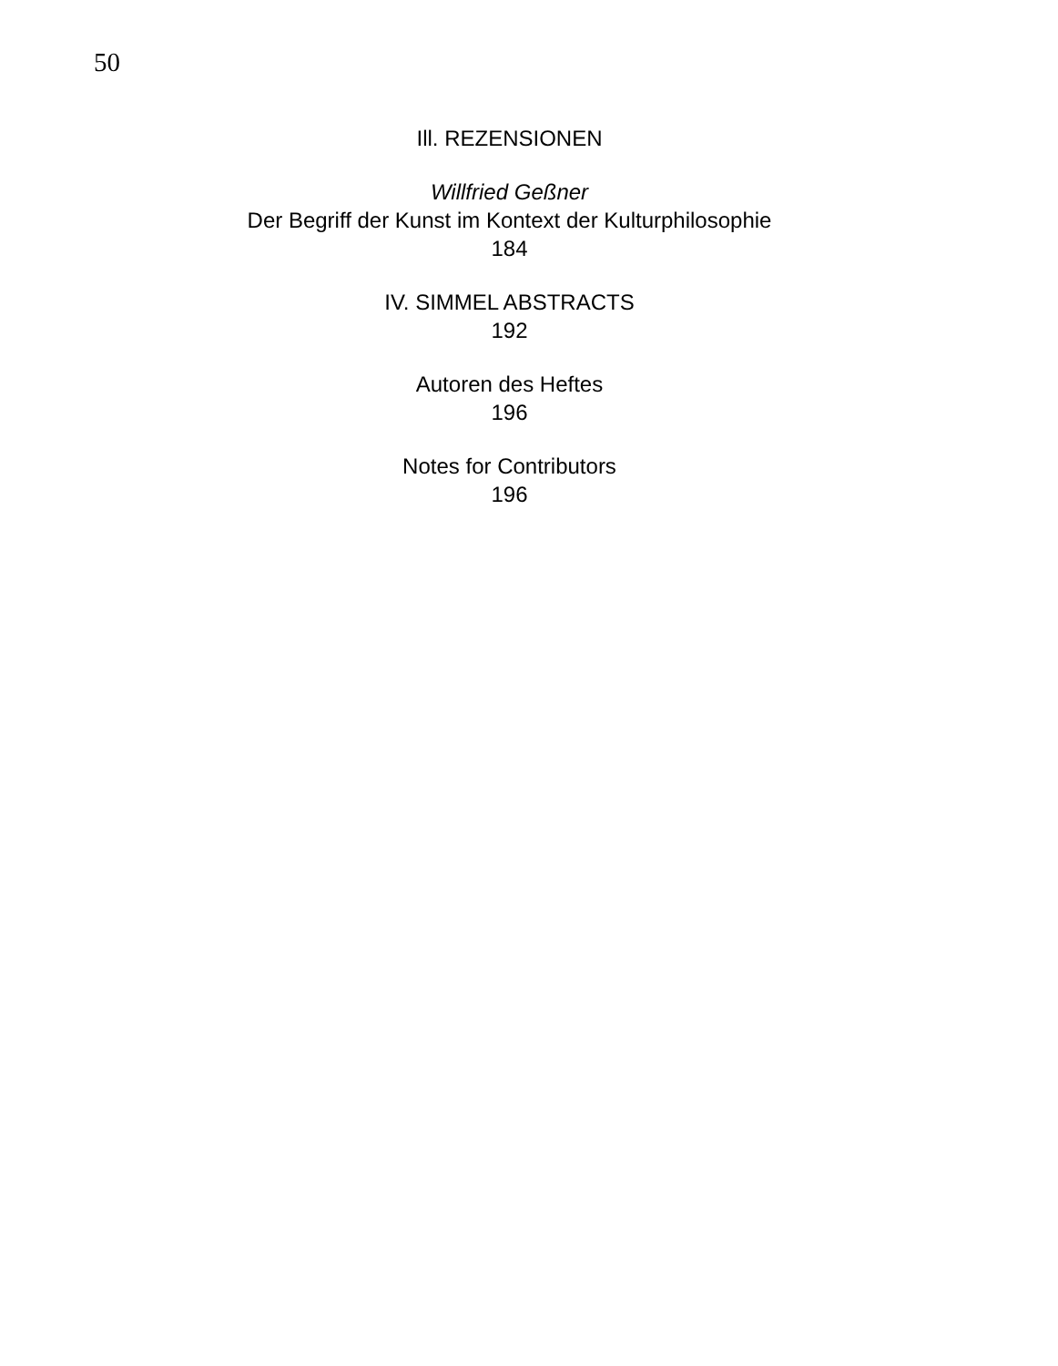50
Ill. REZENSIONEN
Willfried Geßner
Der Begriff der Kunst im Kontext der Kulturphilosophie
184
IV. SIMMEL ABSTRACTS
192
Autoren des Heftes
196
Notes for Contributors
196